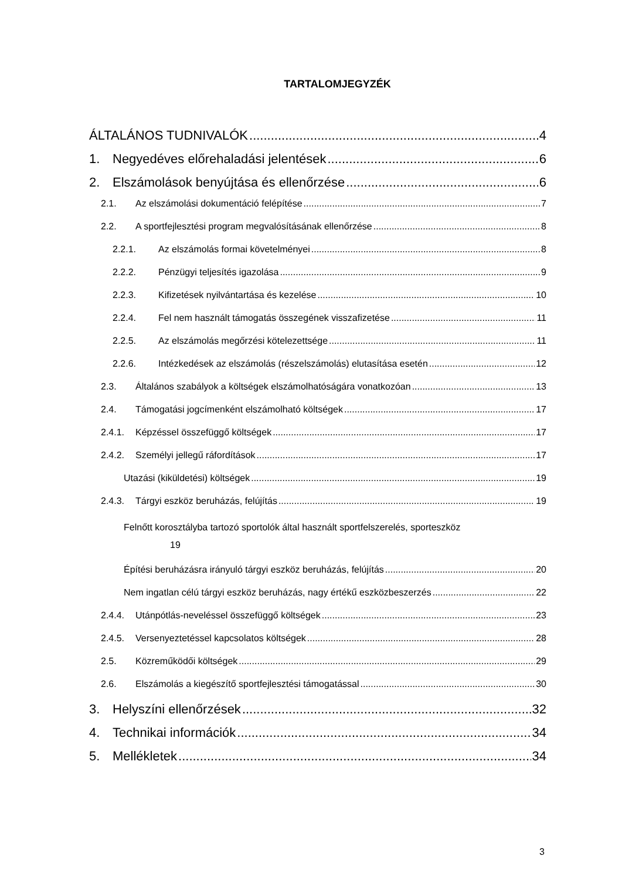TARTALOMJEGYZÉK
ÁLTALÁNOS TUDNIVALÓK 4
1. Negyedéves előrehaladási jelentések 6
2. Elszámolások benyújtása és ellenőrzése 6
2.1. Az elszámolási dokumentáció felépítése 7
2.2. A sportfejlesztési program megvalósításának ellenőrzése 8
2.2.1. Az elszámolás formai követelményei 8
2.2.2. Pénzügyi teljesítés igazolása 9
2.2.3. Kifizetések nyilvántartása és kezelése 10
2.2.4. Fel nem használt támogatás összegének visszafizetése 11
2.2.5. Az elszámolás megőrzési kötelezettsége 11
2.2.6. Intézkedések az elszámolás (részelszámolás) elutasítása esetén 12
2.3. Általános szabályok a költségek elszámolhatóságára vonatkozóan 13
2.4. Támogatási jogcímenként elszámolható költségek 17
2.4.1. Képzéssel összefüggő költségek 17
2.4.2. Személyi jellegű ráfordítások 17
Utazási (kiküldetési) költségek 19
2.4.3. Tárgyi eszköz beruházás, felújítás 19
Felnőtt korosztályba tartozó sportolók által használt sportfelszerelés, sporteszköz
19
Építési beruházásra irányuló tárgyi eszköz beruházás, felújítás 20
Nem ingatlan célú tárgyi eszköz beruházás, nagy értékű eszközbeszerzés 22
2.4.4. Utánpótlás-neveléssel összefüggő költségek 23
2.4.5. Versenyeztetéssel kapcsolatos költségek 28
2.5. Közreműködői költségek 29
2.6. Elszámolás a kiegészítő sportfejlesztési támogatással 30
3. Helyszíni ellenőrzések 32
4. Technikai információk 34
5. Mellékletek 34
3